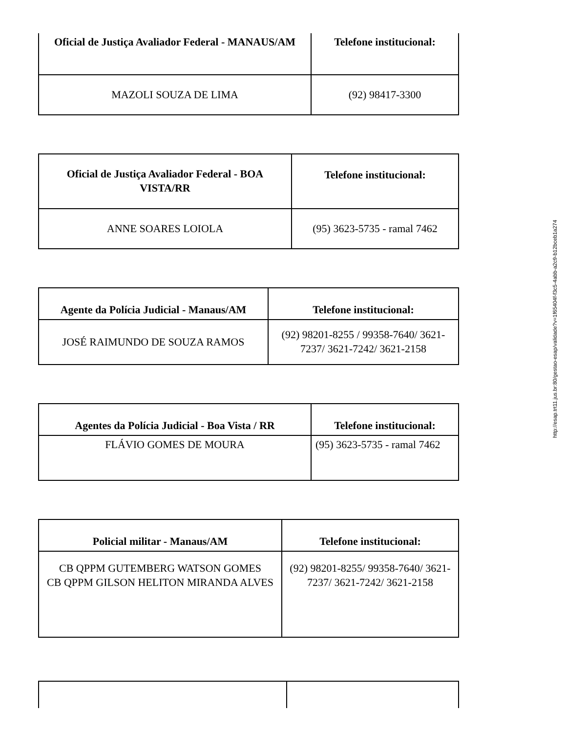| Oficial de Justiça Avaliador Federal - MANAUS/AM | Telefone institucional: |
| --- | --- |
| MAZOLI SOUZA DE LIMA | (92) 98417-3300 |
| Oficial de Justiça Avaliador Federal - BOA VISTA/RR | Telefone institucional: |
| --- | --- |
| ANNE SOARES LOIOLA | (95) 3623-5735 - ramal 7462 |
| Agente da Polícia Judicial - Manaus/AM | Telefone institucional: |
| --- | --- |
| JOSÉ RAIMUNDO DE SOUZA RAMOS | (92) 98201-8255 / 99358-7640/ 3621-7237/ 3621-7242/ 3621-2158 |
| Agentes da Polícia Judicial - Boa Vista / RR | Telefone institucional: |
| --- | --- |
| FLÁVIO GOMES DE MOURA | (95) 3623-5735 - ramal 7462 |
| Policial militar - Manaus/AM | Telefone institucional: |
| --- | --- |
| CB QPPM GUTEMBERG WATSON GOMES CB QPPM GILSON HELITON MIRANDA ALVES | (92) 98201-8255/ 99358-7640/ 3621-7237/ 3621-7242/ 3621-2158 |
http://esap.trt11.jus.br:80/gestao-esap/validade?v=1f65404f-f3c5-4abb-a2c9-b12bceb1a274